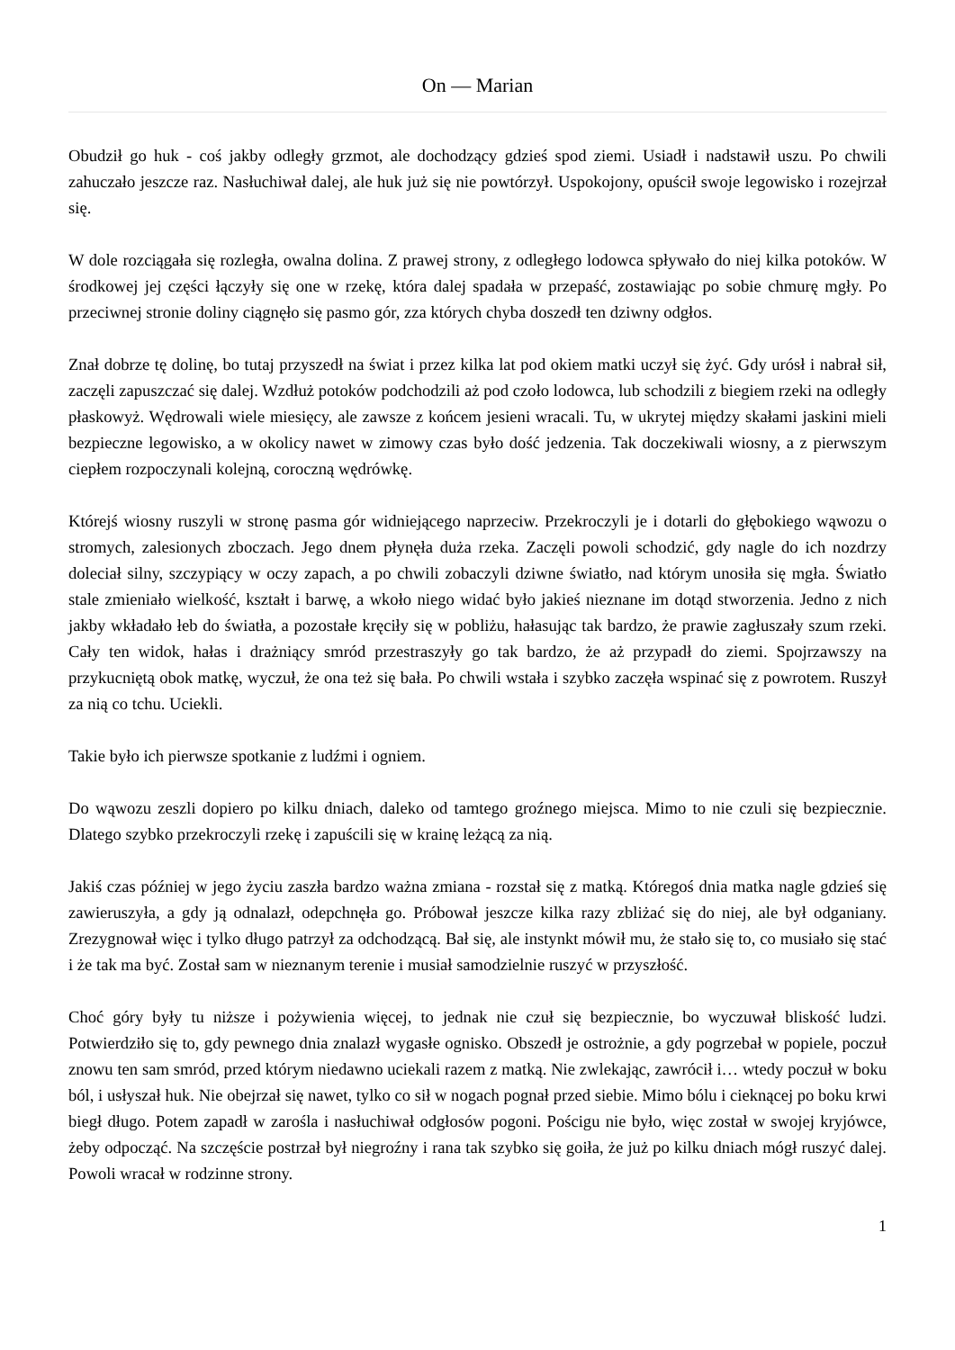On — Marian
Obudził go huk - coś jakby odległy grzmot, ale dochodzący gdzieś spod ziemi. Usiadł i nadstawił uszu. Po chwili zahuczało jeszcze raz. Nasłuchiwał dalej, ale huk już się nie powtórzył. Uspokojony, opuścił swoje legowisko i rozejrzał się.
W dole rozciągała się rozległa, owalna dolina. Z prawej strony, z odległego lodowca spływało do niej kilka potoków. W środkowej jej części łączyły się one w rzekę, która dalej spadała w przepaść, zostawiając po sobie chmurę mgły. Po przeciwnej stronie doliny ciągnęło się pasmo gór, zza których chyba doszedł ten dziwny odgłos.
Znał dobrze tę dolinę, bo tutaj przyszedł na świat i przez kilka lat pod okiem matki uczył się żyć. Gdy urósł i nabrał sił, zaczęli zapuszczać się dalej. Wzdłuż potoków podchodzili aż pod czoło lodowca, lub schodzili z biegiem rzeki na odległy płaskowyż. Wędrowali wiele miesięcy, ale zawsze z końcem jesieni wracali. Tu, w ukrytej między skałami jaskini mieli bezpieczne legowisko, a w okolicy nawet w zimowy czas było dość jedzenia. Tak doczekiwali wiosny, a z pierwszym ciepłem rozpoczynali kolejną, coroczną wędrówkę.
Którejś wiosny ruszyli w stronę pasma gór widniejącego naprzeciw. Przekroczyli je i dotarli do głębokiego wąwozu o stromych, zalesionych zboczach. Jego dnem płynęła duża rzeka. Zaczęli powoli schodzić, gdy nagle do ich nozdrzy doleciał silny, szczypiący w oczy zapach, a po chwili zobaczyli dziwne światło, nad którym unosiła się mgła. Światło stale zmieniało wielkość, kształt i barwę, a wkoło niego widać było jakieś nieznane im dotąd stworzenia. Jedno z nich jakby wkładało łeb do światła, a pozostałe kręciły się w pobliżu, hałasując tak bardzo, że prawie zagłuszały szum rzeki. Cały ten widok, hałas i drażniący smród przestraszyły go tak bardzo, że aż przypadł do ziemi. Spojrzawszy na przykucniętą obok matkę, wyczuł, że ona też się bała. Po chwili wstała i szybko zaczęła wspinać się z powrotem. Ruszył za nią co tchu. Uciekli.
Takie było ich pierwsze spotkanie z ludźmi i ogniem.
Do wąwozu zeszli dopiero po kilku dniach, daleko od tamtego groźnego miejsca. Mimo to nie czuli się bezpiecznie. Dlatego szybko przekroczyli rzekę i zapuścili się w krainę leżącą za nią.
Jakiś czas później w jego życiu zaszła bardzo ważna zmiana - rozstał się z matką. Któregoś dnia matka nagle gdzieś się zawieruszyła, a gdy ją odnalazł, odepchnęła go. Próbował jeszcze kilka razy zbliżać się do niej, ale był odganiany. Zrezygnował więc i tylko długo patrzył za odchodzącą. Bał się, ale instynkt mówił mu, że stało się to, co musiało się stać i że tak ma być. Został sam w nieznanym terenie i musiał samodzielnie ruszyć w przyszłość.
Choć góry były tu niższe i pożywienia więcej, to jednak nie czuł się bezpiecznie, bo wyczuwał bliskość ludzi. Potwierdziło się to, gdy pewnego dnia znalazł wygasłe ognisko. Obszedł je ostrożnie, a gdy pogrzebał w popiele, poczuł znowu ten sam smród, przed którym niedawno uciekali razem z matką. Nie zwlekając, zawrócił i… wtedy poczuł w boku ból, i usłyszał huk. Nie obejrzał się nawet, tylko co sił w nogach pognał przed siebie. Mimo bólu i cieknącej po boku krwi biegł długo. Potem zapadł w zarośla i nasłuchiwał odgłosów pogoni. Pościgu nie było, więc został w swojej kryjówce, żeby odpocząć. Na szczęście postrzał był niegroźny i rana tak szybko się goiła, że już po kilku dniach mógł ruszyć dalej. Powoli wracał w rodzinne strony.
1